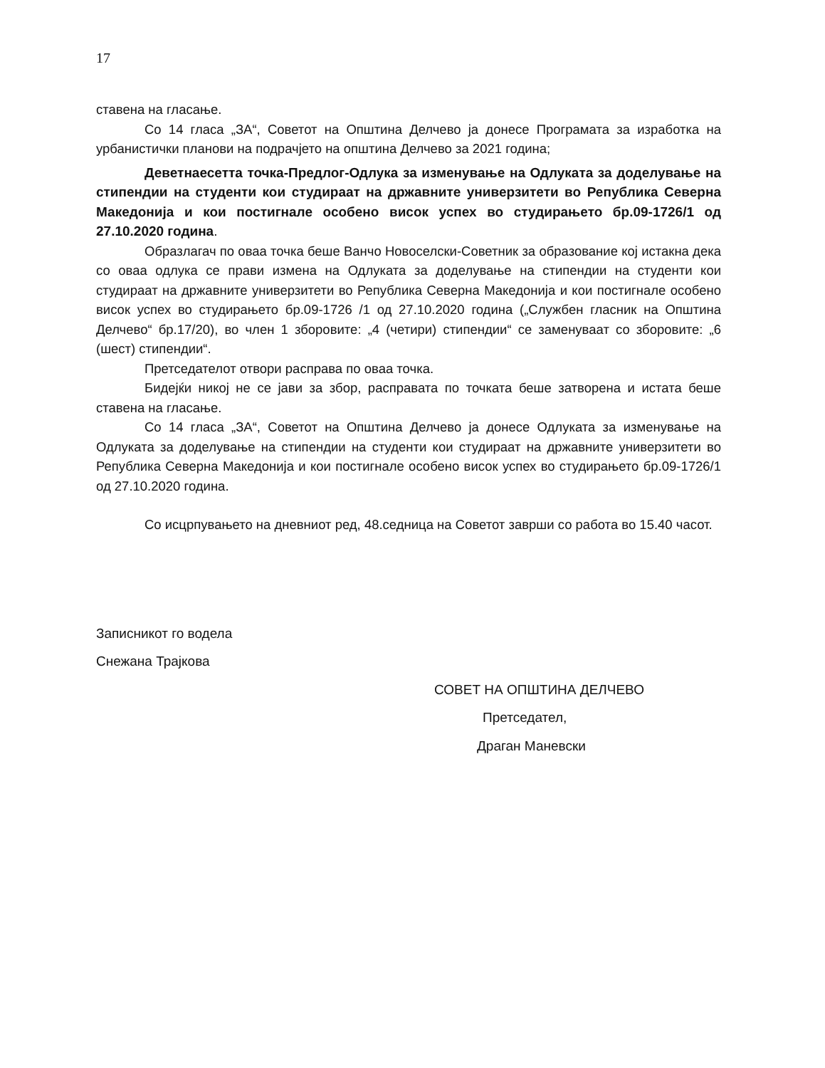17
ставена на гласање.
Со 14 гласа „ЗА“, Советот на Општина Делчево ја донесе Програмата за изработка на урбанистички планови на подрачјето на општина Делчево за 2021 година;
Деветнаесетта точка-Предлог-Одлука за изменување на Одлуката за доделување на стипендии на студенти кои студираат на државните универзитети во Република Северна Македонија и кои постигнале особено висок успех во студирањето бр.09-1726/1 од 27.10.2020 година.
Образлагач по оваа точка беше Ванчо Новоселски-Советник за образование кој истакна дека со оваа одлука се прави измена на Одлуката за доделување на стипендии на студенти кои студираат на државните универзитети во Република Северна Македонија и кои постигнале особено висок успех во студирањето бр.09-1726 /1 од 27.10.2020 година („Службен гласник на Општина Делчево“ бр.17/20), во член 1 зборовите: „4 (четири) стипендии“ се заменуваат со зборовите: „6 (шест) стипендии“.
Претседателот отвори расправа по оваа точка.
Бидејќи никој не се јави за збор, расправата по точката беше затворена и истата беше ставена на гласање.
Со 14 гласа „ЗА“, Советот на Општина Делчево ја донесе Одлуката за изменување на Одлуката за доделување на стипендии на студенти кои студираат на државните универзитети во Република Северна Македонија и кои постигнале особено висок успех во студирањето бр.09-1726/1 од 27.10.2020 година.
Со исцрпувањето на дневниот ред, 48.седница на Советот заврши со работа во 15.40 часот.
Записникот го водела
Снежана Трајкова
СОВЕТ НА ОПШТИНА ДЕЛЧЕВО
Претседател,
Драган Маневски